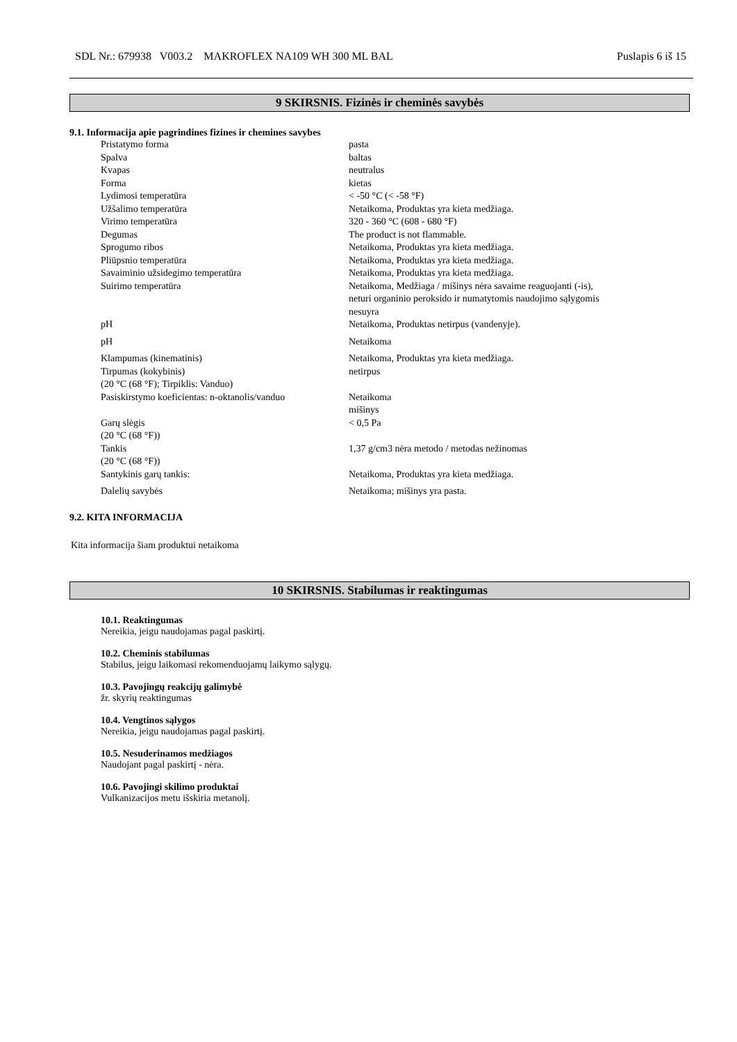SDL Nr.: 679938 V003.2 MAKROFLEX NA109 WH 300 ML BAL Puslapis 6 iš 15
9 SKIRSNIS. Fizinės ir cheminės savybės
9.1. Informacija apie pagrindines fizines ir chemines savybes
| Pristatymo forma | pasta |
| Spalva | baltas |
| Kvapas | neutralus |
| Forma | kietas |
| Lydimosi temperatūra | < -50 °C (< -58 °F) |
| Užšalimo temperatūra | Netaikoma, Produktas yra kieta medžiaga. |
| Virimo temperatūra | 320 - 360 °C (608 - 680 °F) |
| Degumas | The product is not flammable. |
| Sprogumo ribos | Netaikoma, Produktas yra kieta medžiaga. |
| Pliūpsnio temperatūra | Netaikoma, Produktas yra kieta medžiaga. |
| Savaiminio užsidegimo temperatūra | Netaikoma, Produktas yra kieta medžiaga. |
| Suirimo temperatūra | Netaikoma, Medžiaga / mišinys nėra savaime reaguojanti (-is), neturi organinio peroksido ir numatytomis naudojimo sąlygomis nesuyra |
| pH | Netaikoma, Produktas netirpus (vandenyje). |
| pH | Netaikoma |
| Klampumas (kinematinis) | Netaikoma, Produktas yra kieta medžiaga. |
| Tirpumas (kokybinis) (20 °C (68 °F); Tirpiklis: Vanduo) | netirpus |
| Pasiskirstymo koeficientas: n-oktanolis/vanduo | Netaikoma mišinys |
| Garų slėgis (20 °C (68 °F)) | < 0,5 Pa |
| Tankis (20 °C (68 °F)) | 1,37 g/cm3 nėra metodo / metodas nežinomas |
| Santykinis garų tankis: | Netaikoma, Produktas yra kieta medžiaga. |
| Dalelių savybės | Netaikoma; mišinys yra pasta. |
9.2. KITA INFORMACIJA
Kita informacija šiam produktui netaikoma
10 SKIRSNIS. Stabilumas ir reaktingumas
10.1. Reaktingumas
Nereikia, jeigu naudojamas pagal paskirtį.
10.2. Cheminis stabilumas
Stabilus, jeigu laikomasi rekomenduojamų laikymo sąlygų.
10.3. Pavojingų reakcijų galimybė
žr. skyrių reaktingumas
10.4. Vengtinos sąlygos
Nereikia, jeigu naudojamas pagal paskirtį.
10.5. Nesuderinamos medžiagos
Naudojant pagal paskirtį - nėra.
10.6. Pavojingi skilimo produktai
Vulkanizacijos metu išskiria metanolį.